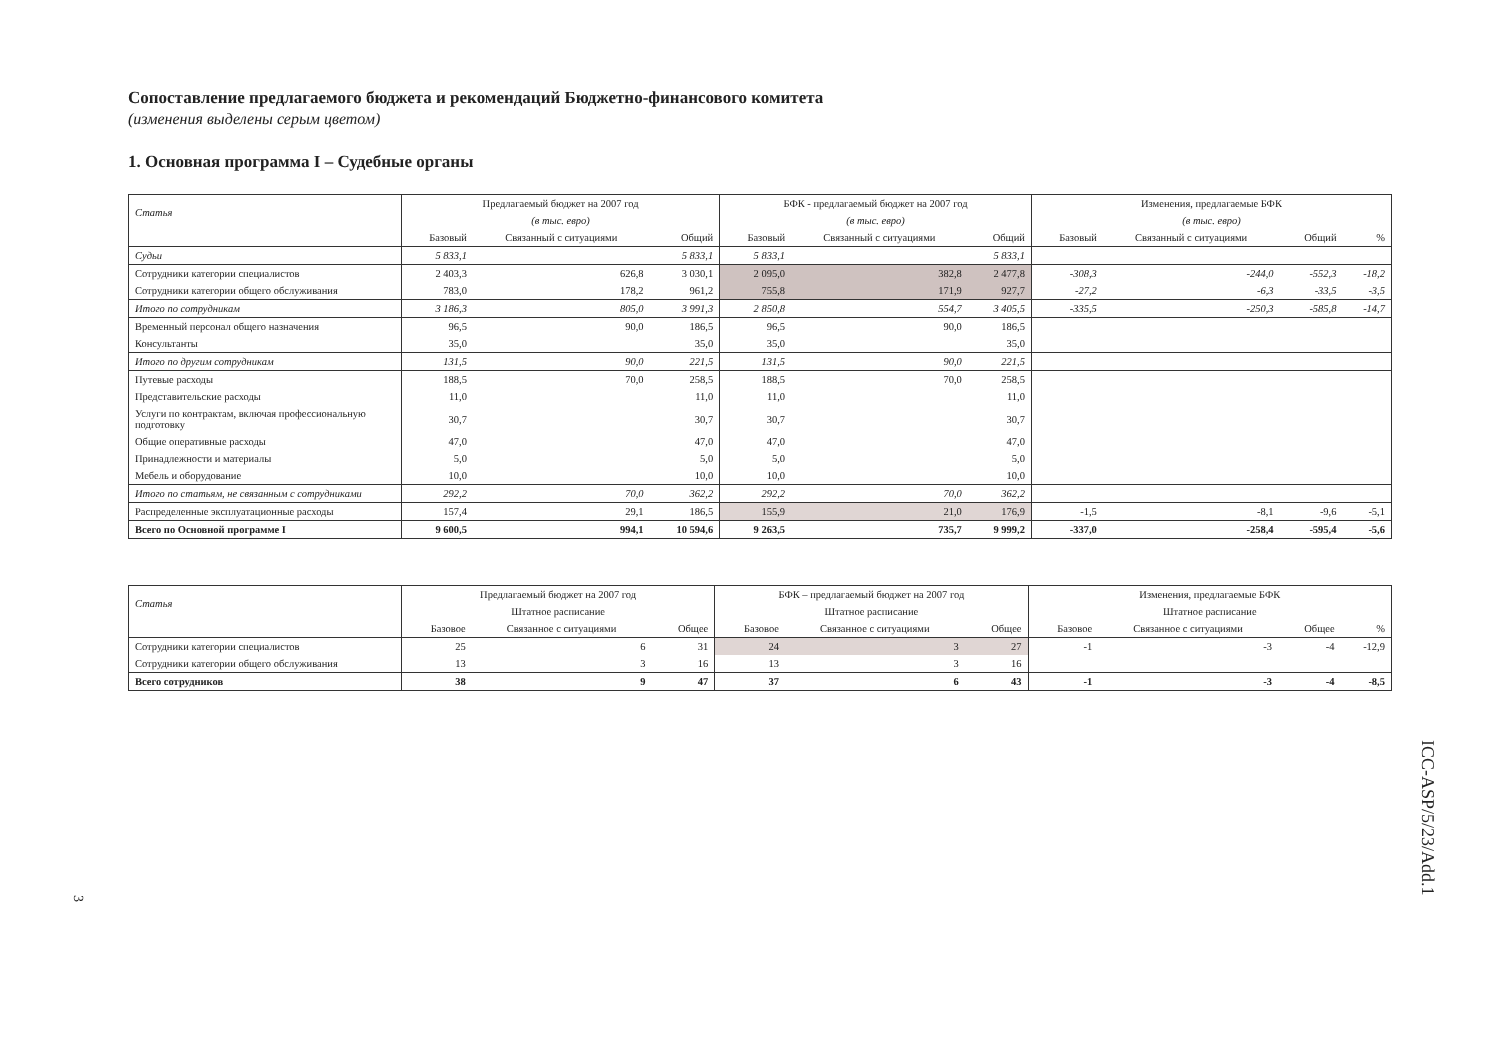Сопоставление предлагаемого бюджета и рекомендаций Бюджетно-финансового комитета
(изменения выделены серым цветом)
1. Основная программа I – Судебные органы
| Статья | Предлагаемый бюджет на 2007 год | | | БФК - предлагаемый бюджет на 2007 год | | | Изменения, предлагаемые БФК | | | |
| --- | --- | --- | --- | --- | --- | --- | --- | --- | --- | --- |
| | (в тыс. евро) | | | (в тыс. евро) | | | (в тыс. евро) | | | |
| | Базовый | Связанный с ситуациями | Общий | Базовый | Связанный с ситуациями | Общий | Базовый | Связанный с ситуациями | Общий | % |
| Судьи | 5 833,1 | | 5 833,1 | 5 833,1 | | 5 833,1 | | | | |
| Сотрудники категории специалистов | 2 403,3 | 626,8 | 3 030,1 | 2 095,0 | 382,8 | 2 477,8 | -308,3 | -244,0 | -552,3 | -18,2 |
| Сотрудники категории общего обслуживания | 783,0 | 178,2 | 961,2 | 755,8 | 171,9 | 927,7 | -27,2 | -6,3 | -33,5 | -3,5 |
| Итого по сотрудникам | 3 186,3 | 805,0 | 3 991,3 | 2 850,8 | 554,7 | 3 405,5 | -335,5 | -250,3 | -585,8 | -14,7 |
| Временный персонал общего назначения | 96,5 | 90,0 | 186,5 | 96,5 | 90,0 | 186,5 | | | | |
| Консультанты | 35,0 | | 35,0 | 35,0 | | 35,0 | | | | |
| Итого по другим сотрудникам | 131,5 | 90,0 | 221,5 | 131,5 | 90,0 | 221,5 | | | | |
| Путевые расходы | 188,5 | 70,0 | 258,5 | 188,5 | 70,0 | 258,5 | | | | |
| Представительские расходы | 11,0 | | 11,0 | 11,0 | | 11,0 | | | | |
| Услуги по контрактам, включая профессиональную подготовку | 30,7 | | 30,7 | 30,7 | | 30,7 | | | | |
| Общие оперативные расходы | 47,0 | | 47,0 | 47,0 | | 47,0 | | | | |
| Принадлежности и материалы | 5,0 | | 5,0 | 5,0 | | 5,0 | | | | |
| Мебель и оборудование | 10,0 | | 10,0 | 10,0 | | 10,0 | | | | |
| Итого по статьям, не связанным с сотрудниками | 292,2 | 70,0 | 362,2 | 292,2 | 70,0 | 362,2 | | | | |
| Распределенные эксплуатационные расходы | 157,4 | 29,1 | 186,5 | 155,9 | 21,0 | 176,9 | -1,5 | -8,1 | -9,6 | -5,1 |
| Всего по Основной программе I | 9 600,5 | 994,1 | 10 594,6 | 9 263,5 | 735,7 | 9 999,2 | -337,0 | -258,4 | -595,4 | -5,6 |
| Статья | Предлагаемый бюджет на 2007 год | | | БФК – предлагаемый бюджет на 2007 год | | | Изменения, предлагаемые БФК | | | |
| --- | --- | --- | --- | --- | --- | --- | --- | --- | --- | --- |
| | Штатное расписание | | | Штатное расписание | | | Штатное расписание | | | |
| | Базовое | Связанное с ситуациями | Общее | Базовое | Связанное с ситуациями | Общее | Базовое | Связанное с ситуациями | Общее | % |
| Сотрудники категории специалистов | 25 | 6 | 31 | 24 | 3 | 27 | -1 | -3 | -4 | -12,9 |
| Сотрудники категории общего обслуживания | 13 | 3 | 16 | 13 | 3 | 16 | | | | |
| Всего сотрудников | 38 | 9 | 47 | 37 | 6 | 43 | -1 | -3 | -4 | -8,5 |
ICC-ASP/5/23/Add.1
3